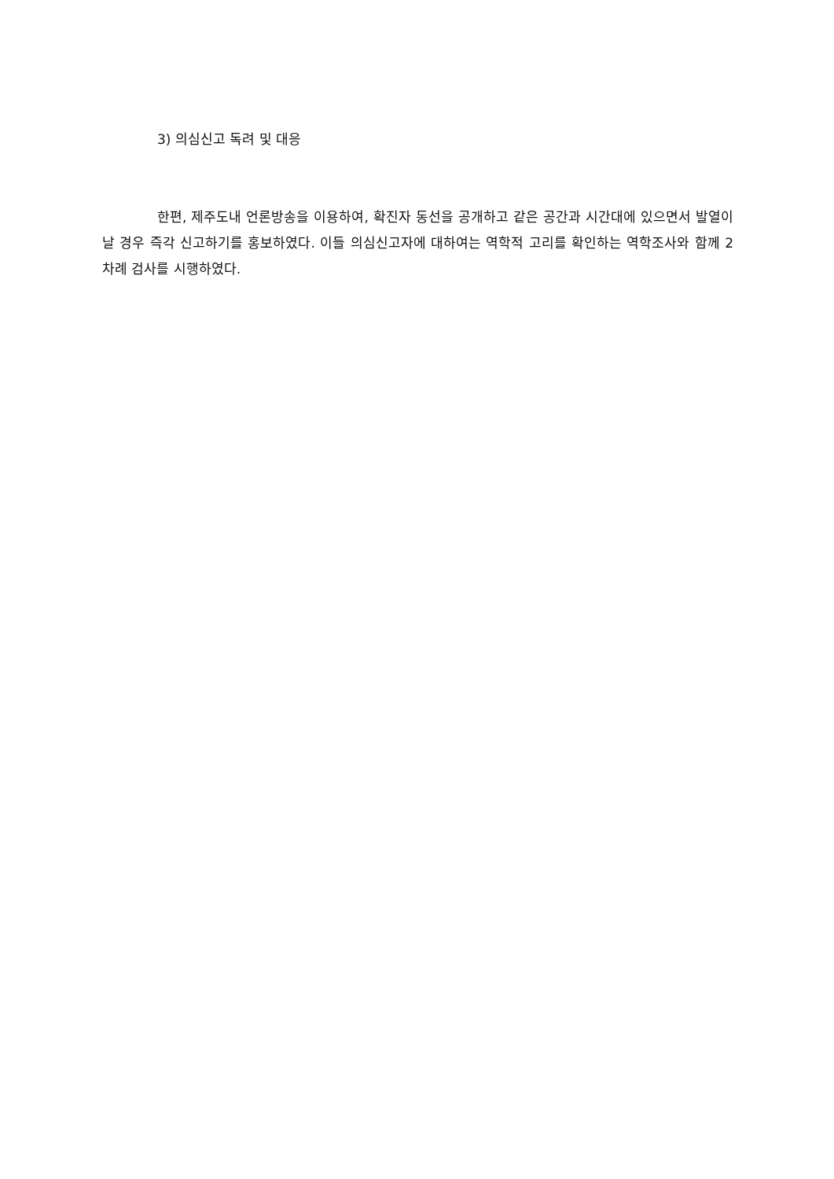3) 의심신고 독려 및 대응
한편, 제주도내 언론방송을 이용하여, 확진자 동선을 공개하고 같은 공간과 시간대에 있으면서 발열이 날 경우 즉각 신고하기를 홍보하였다. 이들 의심신고자에 대하여는 역학적 고리를 확인하는 역학조사와 함께 2차례 검사를 시행하였다.